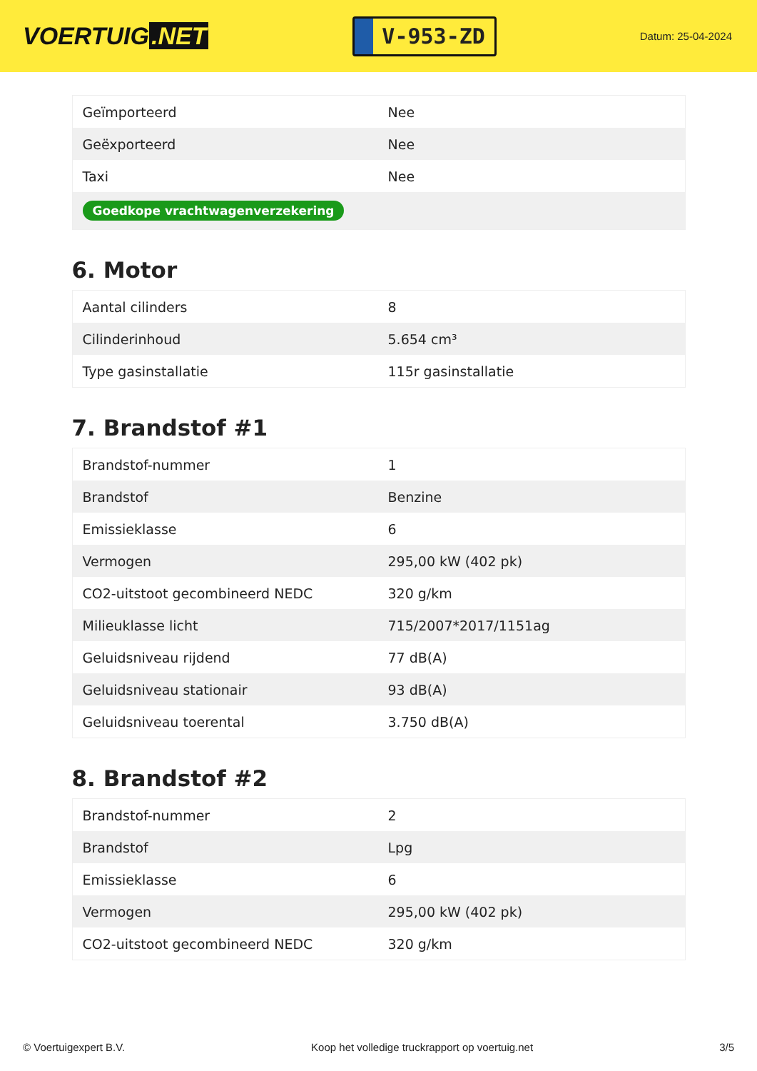VOERTUIG.NET
V-953-ZD
Datum: 25-04-2024
| Geïmporteerd | Nee |
| Geëxporteerd | Nee |
| Taxi | Nee |
| Goedkope vrachtwagenverzekering | |
6. Motor
| Aantal cilinders | 8 |
| Cilinderinhoud | 5.654 cm³ |
| Type gasinstallatie | 115r gasinstallatie |
7. Brandstof #1
| Brandstof-nummer | 1 |
| Brandstof | Benzine |
| Emissieklasse | 6 |
| Vermogen | 295,00 kW (402 pk) |
| CO2-uitstoot gecombineerd NEDC | 320 g/km |
| Milieuklasse licht | 715/2007*2017/1151ag |
| Geluidsniveau rijdend | 77 dB(A) |
| Geluidsniveau stationair | 93 dB(A) |
| Geluidsniveau toerental | 3.750 dB(A) |
8. Brandstof #2
| Brandstof-nummer | 2 |
| Brandstof | Lpg |
| Emissieklasse | 6 |
| Vermogen | 295,00 kW (402 pk) |
| CO2-uitstoot gecombineerd NEDC | 320 g/km |
© Voertuigexpert B.V. Koop het volledige truckrapport op voertuig.net 3/5